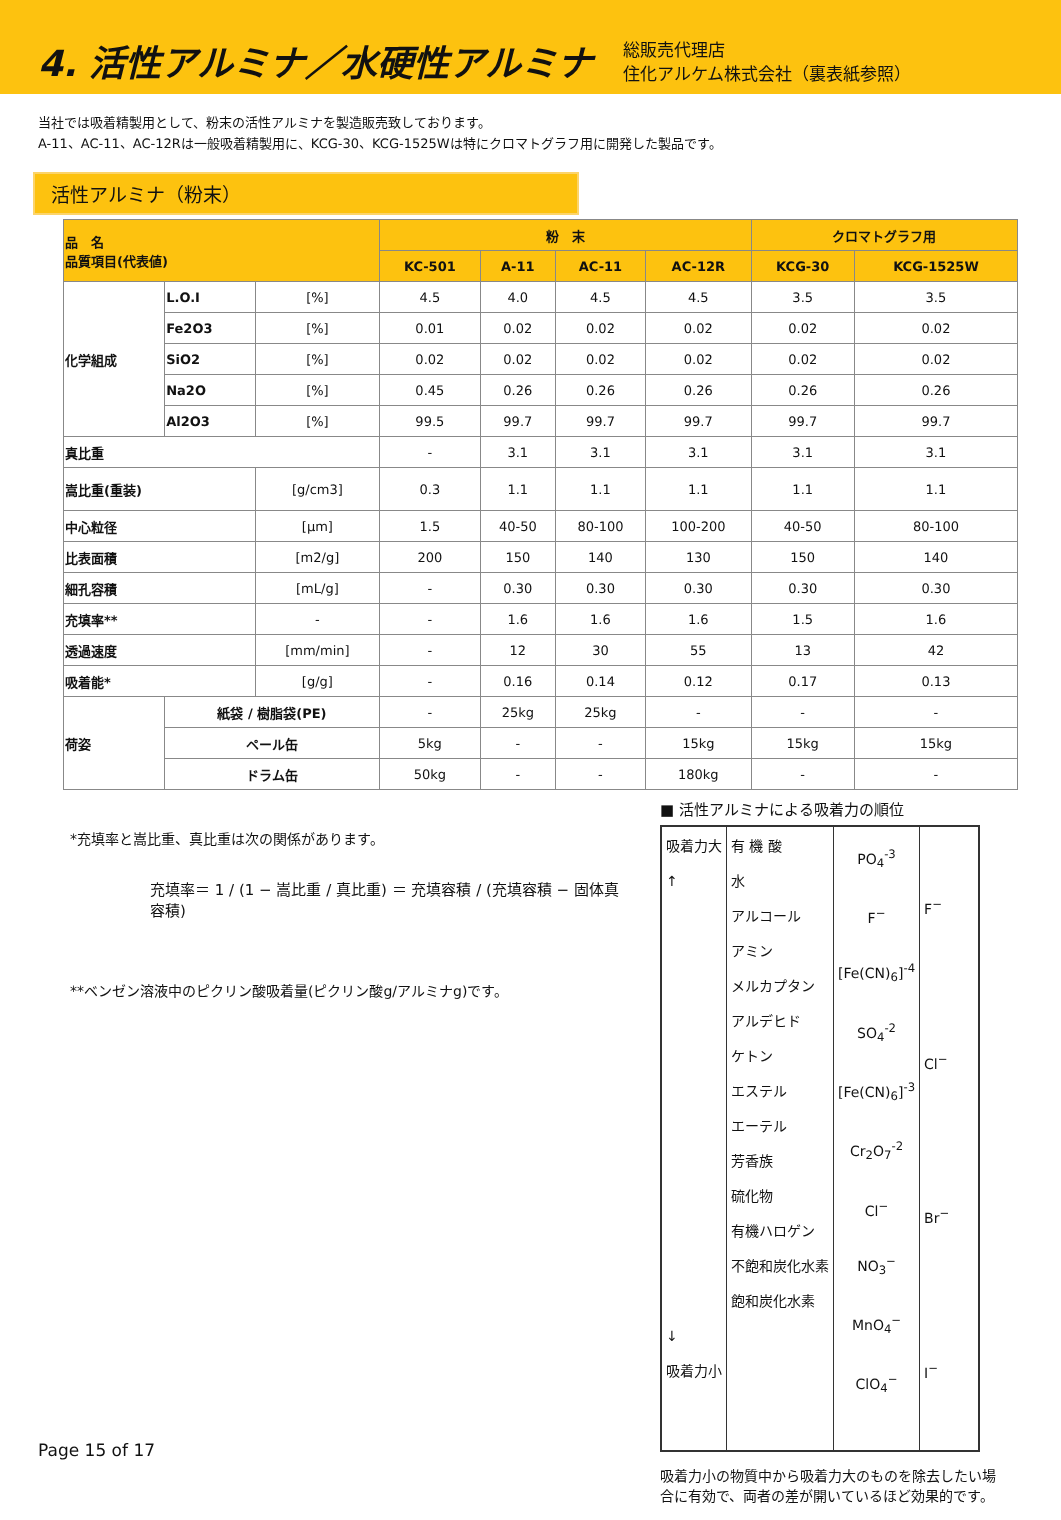4. 活性アルミナ／水硬性アルミナ
総販売代理店
住化アルケム株式会社（裏表紙参照）
当社では吸着精製用として、粉末の活性アルミナを製造販売致しております。
A-11、AC-11、AC-12Rは一般吸着精製用に、KCG-30、KCG-1525Wは特にクロマトグラフ用に開発した製品です。
活性アルミナ（粉末）
| 品 名 品質項目(代表値) | | | 粉 末 | | | | クロマトグラフ用 | |
| --- | --- | --- | --- | --- | --- | --- | --- | --- |
| | | | KC-501 | A-11 | AC-11 | AC-12R | KCG-30 | KCG-1525W |
| 化学組成 | L.O.I | [%] | 4.5 | 4.0 | 4.5 | 4.5 | 3.5 | 3.5 |
| | Fe2O3 | [%] | 0.01 | 0.02 | 0.02 | 0.02 | 0.02 | 0.02 |
| | SiO2 | [%] | 0.02 | 0.02 | 0.02 | 0.02 | 0.02 | 0.02 |
| | Na2O | [%] | 0.45 | 0.26 | 0.26 | 0.26 | 0.26 | 0.26 |
| | Al2O3 | [%] | 99.5 | 99.7 | 99.7 | 99.7 | 99.7 | 99.7 |
| 真比重 | | | - | 3.1 | 3.1 | 3.1 | 3.1 | 3.1 |
| 嵩比重(重装) | | [g/cm3] | 0.3 | 1.1 | 1.1 | 1.1 | 1.1 | 1.1 |
| 中心粒径 | | [μm] | 1.5 | 40-50 | 80-100 | 100-200 | 40-50 | 80-100 |
| 比表面積 | | [m2/g] | 200 | 150 | 140 | 130 | 150 | 140 |
| 細孔容積 | | [mL/g] | - | 0.30 | 0.30 | 0.30 | 0.30 | 0.30 |
| 充填率** | | - | - | 1.6 | 1.6 | 1.6 | 1.5 | 1.6 |
| 透過速度 | | [mm/min] | - | 12 | 30 | 55 | 13 | 42 |
| 吸着能* | | [g/g] | - | 0.16 | 0.14 | 0.12 | 0.17 | 0.13 |
| 荷姿 | 紙袋 / 樹脂袋(PE) | | - | 25kg | 25kg | - | - | - |
| | ペール缶 | | 5kg | - | - | 15kg | 15kg | 15kg |
| | ドラム缶 | | 50kg | - | - | 180kg | - | - |
*充填率と嵩比重、真比重は次の関係があります。
充填率＝ 1 / (1 − 嵩比重 / 真比重) ＝ 充填容積 / (充填容積 − 固体真容積)
**ベンゼン溶液中のピクリン酸吸着量(ピクリン酸g/アルミナg)です。
■ 活性アルミナによる吸着力の順位
| 吸着力大 ↑ ↓ 吸着力小 | 有 機 酸 水 アルコール アミン メルカプタン アルデヒド ケトン エステル エーテル 芳香族 硫化物 有機ハロゲン 不飽和炭化水素 飽和炭化水素 | PO<sub>4</sub><sup>-3</sup> F<sup>−</sup> [Fe(CN)<sub>6</sub>]<sup>-4</sup> SO<sub>4</sub><sup>-2</sup> [Fe(CN)<sub>6</sub>]<sup>-3</sup> Cr<sub>2</sub>O<sub>7</sub><sup>-2</sup> Cl<sup>−</sup> NO<sub>3</sub><sup>−</sup> MnO<sub>4</sub><sup>−</sup> ClO<sub>4</sub><sup>−</sup> | F<sup>−</sup> Cl<sup>−</sup> Br<sup>−</sup> I<sup>−</sup> |
吸着力小の物質中から吸着力大のものを除去したい場合に有効で、両者の差が開いているほど効果的です。
Page 15 of 17